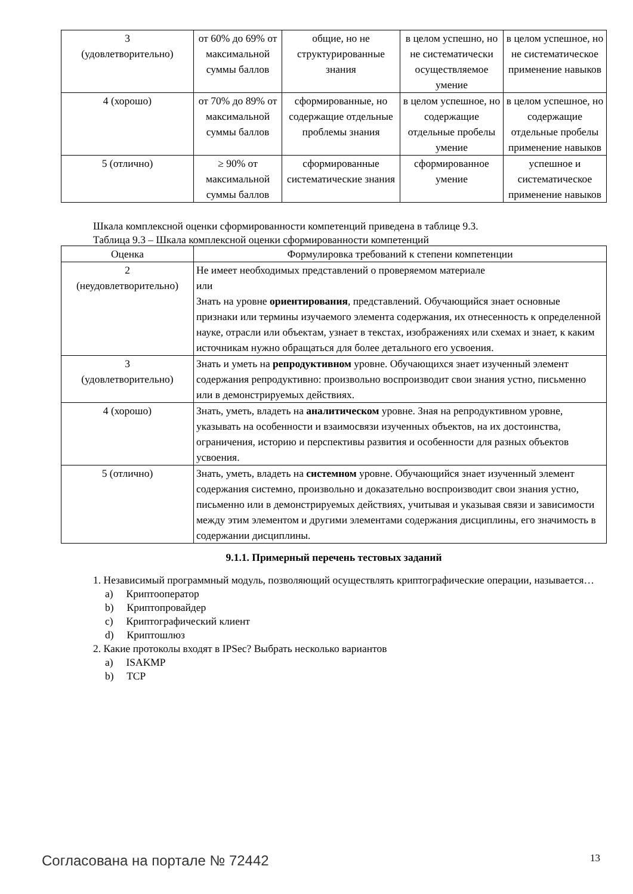| 3 (удовлетворительно) | от 60% до 69% от максимальной суммы баллов | общие, но не структурированные знания | в целом успешно, но не систематически осуществляемое умение | в целом успешное, но не систематическое применение навыков |
| 4 (хорошо) | от 70% до 89% от максимальной суммы баллов | сформированные, но содержащие отдельные проблемы знания | в целом успешное, но содержащие отдельные пробелы умение | в целом успешное, но содержащие отдельные пробелы применение навыков |
| 5 (отлично) | ≥ 90% от максимальной суммы баллов | сформированные систематические знания | сформированное умение | успешное и систематическое применение навыков |
Шкала комплексной оценки сформированности компетенций приведена в таблице 9.3.
Таблица 9.3 – Шкала комплексной оценки сформированности компетенций
| Оценка | Формулировка требований к степени компетенции |
| --- | --- |
| 2 (неудовлетворительно) | Не имеет необходимых представлений о проверяемом материале или Знать на уровне ориентирования , представлений. Обучающийся знает основные признаки или термины изучаемого элемента содержания, их отнесенность к определенной науке, отрасли или объектам, узнает в текстах, изображениях или схемах и знает, к каким источникам нужно обращаться для более детального его усвоения. |
| 3 (удовлетворительно) | Знать и уметь на репродуктивном уровне. Обучающихся знает изученный элемент содержания репродуктивно: произвольно воспроизводит свои знания устно, письменно или в демонстрируемых действиях. |
| 4 (хорошо) | Знать, уметь, владеть на аналитическом уровне. Зная на репродуктивном уровне, указывать на особенности и взаимосвязи изученных объектов, на их достоинства, ограничения, историю и перспективы развития и особенности для разных объектов усвоения. |
| 5 (отлично) | Знать, уметь, владеть на системном уровне. Обучающийся знает изученный элемент содержания системно, произвольно и доказательно воспроизводит свои знания устно, письменно или в демонстрируемых действиях, учитывая и указывая связи и зависимости между этим элементом и другими элементами содержания дисциплины, его значимость в содержании дисциплины. |
9.1.1. Примерный перечень тестовых заданий
1. Независимый программный модуль, позволяющий осуществлять криптографические операции, называется…
a) Криптооператор
b) Криптопровайдер
c) Криптографический клиент
d) Криптошлюз
2. Какие протоколы входят в IPSec? Выбрать несколько вариантов
a) ISAKMP
b) TCP
Согласована на портале № 72442 13